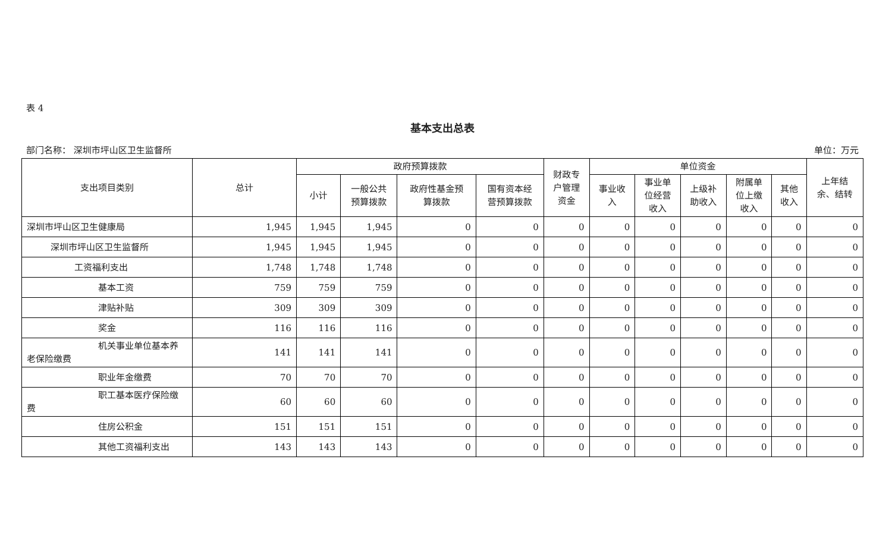表 4
基本支出总表
部门名称： 深圳市坪山区卫生监督所 单位：万元
| 支出项目类别 | 总计 | 政府预算拨款 | | | | 财政专 户管理 资金 | 单位资金 | | | | | 上年结 余、结转 |
| --- | --- | --- | --- | --- | --- | --- | --- | --- | --- | --- | --- | --- |
| | | 小计 | 一般公共 预算拨款 | 政府性基金预 算拨款 | 国有资本经 营预算拨款 | | 事业收 入 | 事业单 位经营 收入 | 上级补 助收入 | 附属单 位上缴 收入 | 其他 收入 | |
| 深圳市坪山区卫生健康局 | 1,945 | 1,945 | 1,945 | 0 | 0 | 0 | 0 | 0 | 0 | 0 | 0 | 0 |
| 深圳市坪山区卫生监督所 | 1,945 | 1,945 | 1,945 | 0 | 0 | 0 | 0 | 0 | 0 | 0 | 0 | 0 |
| 工资福利支出 | 1,748 | 1,748 | 1,748 | 0 | 0 | 0 | 0 | 0 | 0 | 0 | 0 | 0 |
| 基本工资 | 759 | 759 | 759 | 0 | 0 | 0 | 0 | 0 | 0 | 0 | 0 | 0 |
| 津贴补贴 | 309 | 309 | 309 | 0 | 0 | 0 | 0 | 0 | 0 | 0 | 0 | 0 |
| 奖金 | 116 | 116 | 116 | 0 | 0 | 0 | 0 | 0 | 0 | 0 | 0 | 0 |
| 机关事业单位基本养 老保险缴费 | 141 | 141 | 141 | 0 | 0 | 0 | 0 | 0 | 0 | 0 | 0 | 0 |
| 职业年金缴费 | 70 | 70 | 70 | 0 | 0 | 0 | 0 | 0 | 0 | 0 | 0 | 0 |
| 职工基本医疗保险缴 费 | 60 | 60 | 60 | 0 | 0 | 0 | 0 | 0 | 0 | 0 | 0 | 0 |
| 住房公积金 | 151 | 151 | 151 | 0 | 0 | 0 | 0 | 0 | 0 | 0 | 0 | 0 |
| 其他工资福利支出 | 143 | 143 | 143 | 0 | 0 | 0 | 0 | 0 | 0 | 0 | 0 | 0 |